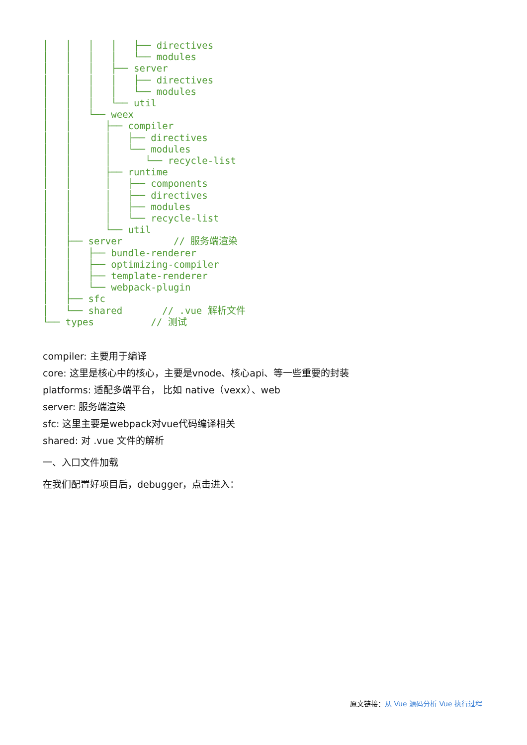│   │   │   │   ├── directives
│   │   │   │   └── modules
│   │   │   ├── server
│   │   │   │   ├── directives
│   │   │   │   └── modules
│   │   │   └── util
│   │   └── weex
│   │      ├── compiler
│   │      │   ├── directives
│   │      │   └── modules
│   │      │      └── recycle-list
│   │      ├── runtime
│   │      │   ├── components
│   │      │   ├── directives
│   │      │   ├── modules
│   │      │   └── recycle-list
│   │      └── util
│   ├── server         // 服务端渲染
│   │   ├── bundle-renderer
│   │   ├── optimizing-compiler
│   │   ├── template-renderer
│   │   └── webpack-plugin
│   ├── sfc
│   └── shared       // .vue 解析文件
└── types          // 测试
compiler: 主要用于编译
core: 这里是核心中的核心，主要是vnode、核心api、等一些重要的封装
platforms: 适配多端平台， 比如 native（vexx）、web
server: 服务端渲染
sfc: 这里主要是webpack对vue代码编译相关
shared: 对 .vue 文件的解析
一、入口文件加载
在我们配置好项目后，debugger，点击进入：
原文链接：从 Vue 源码分析 Vue 执行过程